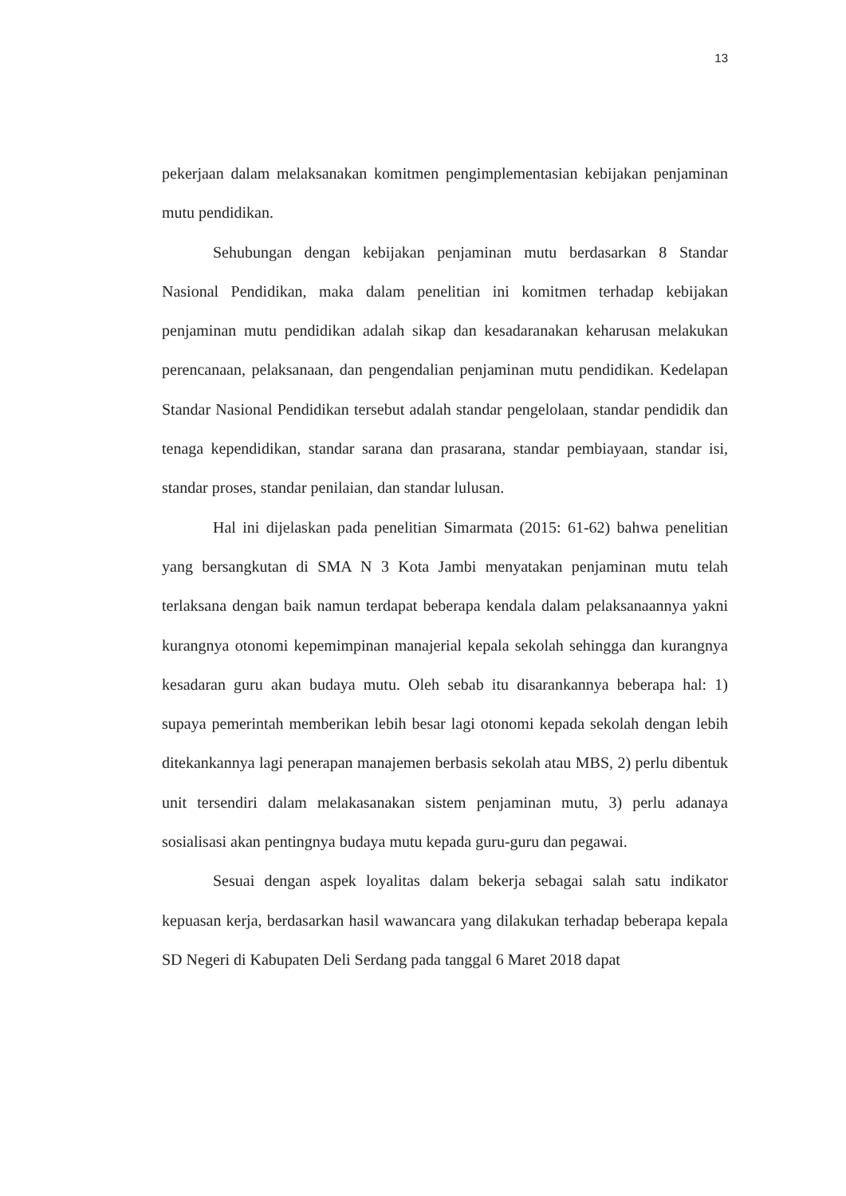13
pekerjaan dalam melaksanakan komitmen pengimplementasian kebijakan penjaminan mutu pendidikan.
Sehubungan dengan kebijakan penjaminan mutu berdasarkan 8 Standar Nasional Pendidikan, maka dalam penelitian ini komitmen terhadap kebijakan penjaminan mutu pendidikan adalah sikap dan kesadaranakan keharusan melakukan perencanaan, pelaksanaan, dan pengendalian penjaminan mutu pendidikan. Kedelapan Standar Nasional Pendidikan tersebut adalah standar pengelolaan, standar pendidik dan tenaga kependidikan, standar sarana dan prasarana, standar pembiayaan, standar isi, standar proses, standar penilaian, dan standar lulusan.
Hal ini dijelaskan pada penelitian Simarmata (2015: 61-62) bahwa penelitian yang bersangkutan di SMA N 3 Kota Jambi menyatakan penjaminan mutu telah terlaksana dengan baik namun terdapat beberapa kendala dalam pelaksanaannya yakni kurangnya otonomi kepemimpinan manajerial kepala sekolah sehingga dan kurangnya kesadaran guru akan budaya mutu. Oleh sebab itu disarankannya beberapa hal: 1) supaya pemerintah memberikan lebih besar lagi otonomi kepada sekolah dengan lebih ditekankannya lagi penerapan manajemen berbasis sekolah atau MBS, 2) perlu dibentuk unit tersendiri dalam melakasanakan sistem penjaminan mutu, 3) perlu adanaya sosialisasi akan pentingnya budaya mutu kepada guru-guru dan pegawai.
Sesuai dengan aspek loyalitas dalam bekerja sebagai salah satu indikator kepuasan kerja, berdasarkan hasil wawancara yang dilakukan terhadap beberapa kepala SD Negeri di Kabupaten Deli Serdang pada tanggal 6 Maret 2018 dapat